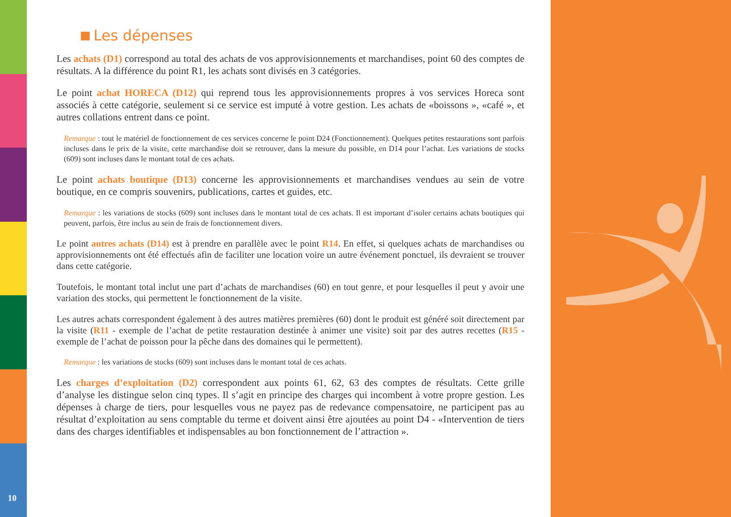10
Les dépenses
Les achats (D1) correspond au total des achats de vos approvisionnements et marchandises, point 60 des comptes de résultats. A la différence du point R1, les achats sont divisés en 3 catégories.
Le point achat HORECA (D12) qui reprend tous les approvisionnements propres à vos services Horeca sont associés à cette catégorie, seulement si ce service est imputé à votre gestion. Les achats de «boissons », «café », et autres collations entrent dans ce point.
Remarque : tout le matériel de fonctionnement de ces services concerne le point D24 (Fonctionnement). Quelques petites restaurations sont parfois incluses dans le prix de la visite, cette marchandise doit se retrouver, dans la mesure du possible, en D14 pour l’achat. Les variations de stocks (609) sont incluses dans le montant total de ces achats.
Le point achats boutique (D13) concerne les approvisionnements et marchandises vendues au sein de votre boutique, en ce compris souvenirs, publications, cartes et guides, etc.
Remarque : les variations de stocks (609) sont incluses dans le montant total de ces achats. Il est important d’isoler certains achats boutiques qui peuvent, parfois, être inclus au sein de frais de fonctionnement divers.
Le point autres achats (D14) est à prendre en parallèle avec le point R14. En effet, si quelques achats de marchandises ou approvisionnements ont été effectués afin de faciliter une location voire un autre événement ponctuel, ils devraient se trouver dans cette catégorie.
Toutefois, le montant total inclut une part d’achats de marchandises (60) en tout genre, et pour lesquelles il peut y avoir une variation des stocks, qui permettent le fonctionnement de la visite.
Les autres achats correspondent également à des autres matières premières (60) dont le produit est généré soit directement par la visite (R11 - exemple de l’achat de petite restauration destinée à animer une visite) soit par des autres recettes (R15 - exemple de l’achat de poisson pour la pêche dans des domaines qui le permettent).
Remarque : les variations de stocks (609) sont incluses dans le montant total de ces achats.
Les charges d’exploitation (D2) correspondent aux points 61, 62, 63 des comptes de résultats. Cette grille d’analyse les distingue selon cinq types. Il s’agit en principe des charges qui incombent à votre propre gestion. Les dépenses à charge de tiers, pour lesquelles vous ne payez pas de redevance compensatoire, ne participent pas au résultat d’exploitation au sens comptable du terme et doivent ainsi être ajoutées au point D4 - «Intervention de tiers dans des charges identifiables et indispensables au bon fonctionnement de l’attraction ».